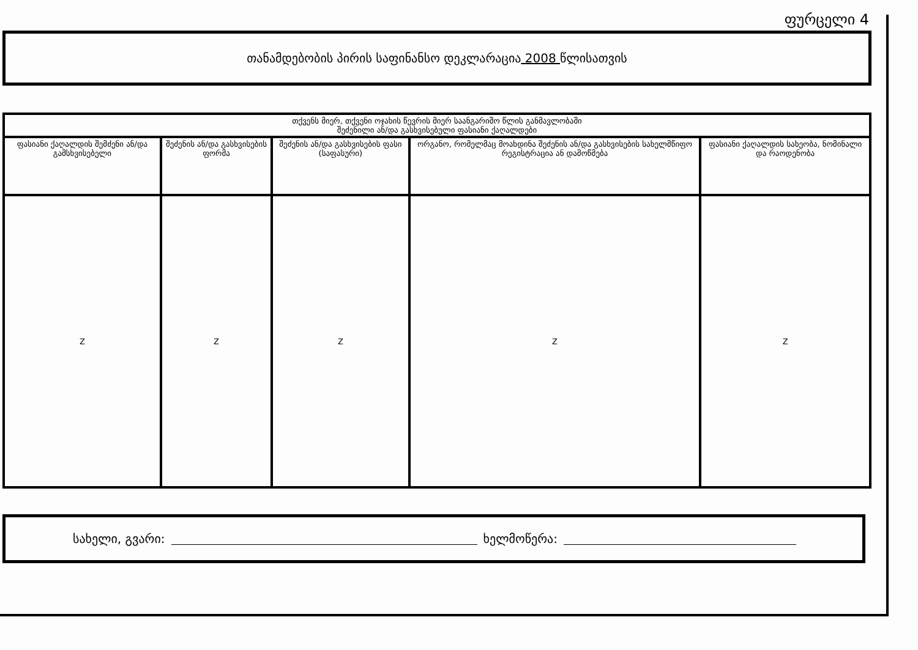ფურცელი 4
თანამდებობის პირის საფინანსო დეკლარაცია 2008 წლისათვის
| თქვენს მიერ, თქვენი ოჯახის წევრის მიერ საანგარიშო წლის განმავლობაში შეძენილი ან/და გასხვისებული ფასიანი ქაღალდები | | | | |
| --- | --- | --- | --- | --- |
| ფასიანი ქაღალდის შემძენი ან/და გამსხვისებელი | შეძენის ან/და გასხვისების ფორმა | შეძენის ან/და გასხვისების ფასი (საფასური) | ორგანო, რომელმაც მოახდინა შეძენის ან/და გასხვისების სახელმწიფო რეგისტრაცია ან დამოწმება | ფასიანი ქაღალდის სახეობა, ნომინალი და რაოდენობა |
| Z | Z | Z | Z | Z |
სახელი, გვარი: ხელმოწერა: